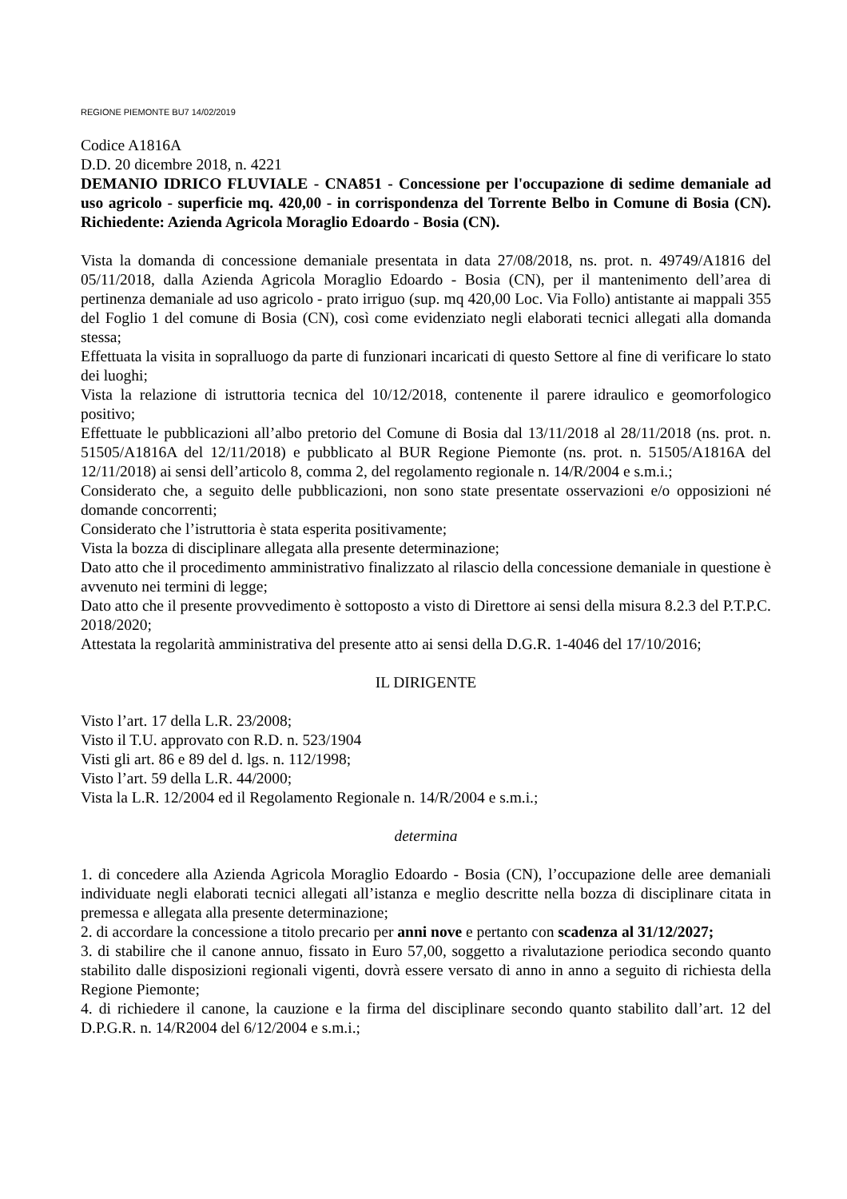REGIONE PIEMONTE BU7 14/02/2019
Codice A1816A
D.D. 20 dicembre 2018, n. 4221
DEMANIO IDRICO FLUVIALE - CNA851 - Concessione per l'occupazione di sedime demaniale ad uso agricolo - superficie mq. 420,00 - in corrispondenza del Torrente Belbo in Comune di Bosia (CN). Richiedente: Azienda Agricola Moraglio Edoardo - Bosia (CN).
Vista la domanda di concessione demaniale presentata in data 27/08/2018, ns. prot. n. 49749/A1816 del 05/11/2018, dalla Azienda Agricola Moraglio Edoardo - Bosia (CN), per il mantenimento dell’area di pertinenza demaniale ad uso agricolo - prato irriguo (sup. mq 420,00 Loc. Via Follo) antistante ai mappali 355 del Foglio 1 del comune di Bosia (CN), così come evidenziato negli elaborati tecnici allegati alla domanda stessa;
Effettuata la visita in sopralluogo da parte di funzionari incaricati di questo Settore al fine di verificare lo stato dei luoghi;
Vista la relazione di istruttoria tecnica del 10/12/2018, contenente il parere idraulico e geomorfologico positivo;
Effettuate le pubblicazioni all’albo pretorio del Comune di Bosia dal 13/11/2018 al 28/11/2018 (ns. prot. n. 51505/A1816A del 12/11/2018) e pubblicato al BUR Regione Piemonte (ns. prot. n. 51505/A1816A del 12/11/2018) ai sensi dell’articolo 8, comma 2, del regolamento regionale n. 14/R/2004 e s.m.i.;
Considerato che, a seguito delle pubblicazioni, non sono state presentate osservazioni e/o opposizioni né domande concorrenti;
Considerato che l’istruttoria è stata esperita positivamente;
Vista la bozza di disciplinare allegata alla presente determinazione;
Dato atto che il procedimento amministrativo finalizzato al rilascio della concessione demaniale in questione è avvenuto nei termini di legge;
Dato atto che il presente provvedimento è sottoposto a visto di Direttore ai sensi della misura 8.2.3 del P.T.P.C. 2018/2020;
Attestata la regolarità amministrativa del presente atto ai sensi della D.G.R. 1-4046 del 17/10/2016;
IL DIRIGENTE
Visto l’art. 17 della L.R. 23/2008;
Visto il T.U. approvato con R.D. n. 523/1904
Visti gli art. 86 e 89 del d. lgs. n. 112/1998;
Visto l’art. 59 della L.R. 44/2000;
Vista la L.R. 12/2004 ed il Regolamento Regionale n. 14/R/2004 e s.m.i.;
determina
1. di concedere alla Azienda Agricola Moraglio Edoardo - Bosia (CN), l’occupazione delle aree demaniali individuate negli elaborati tecnici allegati all’istanza e meglio descritte nella bozza di disciplinare citata in premessa e allegata alla presente determinazione;
2. di accordare la concessione a titolo precario per anni nove e pertanto con scadenza al 31/12/2027;
3. di stabilire che il canone annuo, fissato in Euro 57,00, soggetto a rivalutazione periodica secondo quanto stabilito dalle disposizioni regionali vigenti, dovrà essere versato di anno in anno a seguito di richiesta della Regione Piemonte;
4. di richiedere il canone, la cauzione e la firma del disciplinare secondo quanto stabilito dall’art. 12 del D.P.G.R. n. 14/R2004 del 6/12/2004 e s.m.i.;